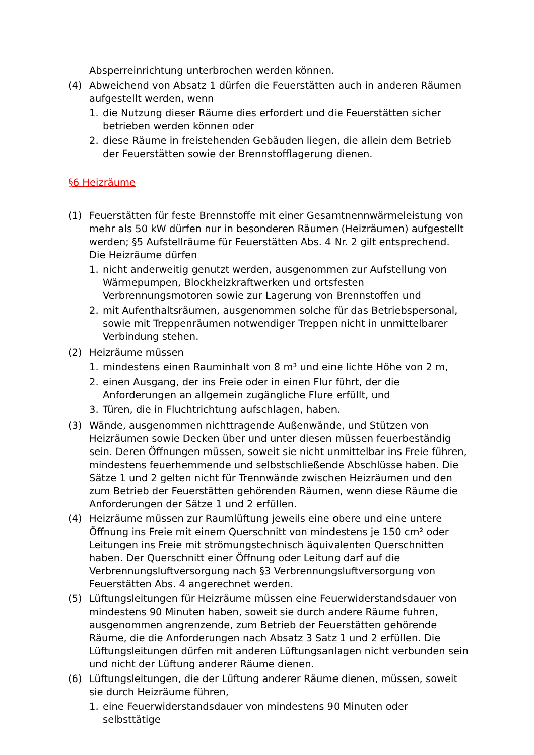Absperreinrichtung unterbrochen werden können.
(4) Abweichend von Absatz 1 dürfen die Feuerstätten auch in anderen Räumen aufgestellt werden, wenn
1. die Nutzung dieser Räume dies erfordert und die Feuerstätten sicher betrieben werden können oder
2. diese Räume in freistehenden Gebäuden liegen, die allein dem Betrieb der Feuerstätten sowie der Brennstofflagerung dienen.
§6 Heizräume
(1) Feuerstätten für feste Brennstoffe mit einer Gesamtnennwärmeleistung von mehr als 50 kW dürfen nur in besonderen Räumen (Heizräumen) aufgestellt werden; §5 Aufstellräume für Feuerstätten Abs. 4 Nr. 2 gilt entsprechend. Die Heizräume dürfen
1. nicht anderweitig genutzt werden, ausgenommen zur Aufstellung von Wärmepumpen, Blockheizkraftwerken und ortsfesten Verbrennungsmotoren sowie zur Lagerung von Brennstoffen und
2. mit Aufenthaltsräumen, ausgenommen solche für das Betriebspersonal, sowie mit Treppenräumen notwendiger Treppen nicht in unmittelbarer Verbindung stehen.
(2) Heizräume müssen
1. mindestens einen Rauminhalt von 8 m³ und eine lichte Höhe von 2 m,
2. einen Ausgang, der ins Freie oder in einen Flur führt, der die Anforderungen an allgemein zugängliche Flure erfüllt, und
3. Türen, die in Fluchtrichtung aufschlagen, haben.
(3) Wände, ausgenommen nichttragende Außenwände, und Stützen von Heizräumen sowie Decken über und unter diesen müssen feuerbeständig sein. Deren Öffnungen müssen, soweit sie nicht unmittelbar ins Freie führen, mindestens feuerhemmende und selbstschließende Abschlüsse haben. Die Sätze 1 und 2 gelten nicht für Trennwände zwischen Heizräumen und den zum Betrieb der Feuerstätten gehörenden Räumen, wenn diese Räume die Anforderungen der Sätze 1 und 2 erfüllen.
(4) Heizräume müssen zur Raumlüftung jeweils eine obere und eine untere Öffnung ins Freie mit einem Querschnitt von mindestens je 150 cm² oder Leitungen ins Freie mit strömungstechnisch äquivalenten Querschnitten haben. Der Querschnitt einer Öffnung oder Leitung darf auf die Verbrennungsluftversorgung nach §3 Verbrennungsluftversorgung von Feuerstätten Abs. 4 angerechnet werden.
(5) Lüftungsleitungen für Heizräume müssen eine Feuerwiderstandsdauer von mindestens 90 Minuten haben, soweit sie durch andere Räume fuhren, ausgenommen angrenzende, zum Betrieb der Feuerstätten gehörende Räume, die die Anforderungen nach Absatz 3 Satz 1 und 2 erfüllen. Die Lüftungsleitungen dürfen mit anderen Lüftungsanlagen nicht verbunden sein und nicht der Lüftung anderer Räume dienen.
(6) Lüftungsleitungen, die der Lüftung anderer Räume dienen, müssen, soweit sie durch Heizräume führen,
1. eine Feuerwiderstandsdauer von mindestens 90 Minuten oder selbsttätige